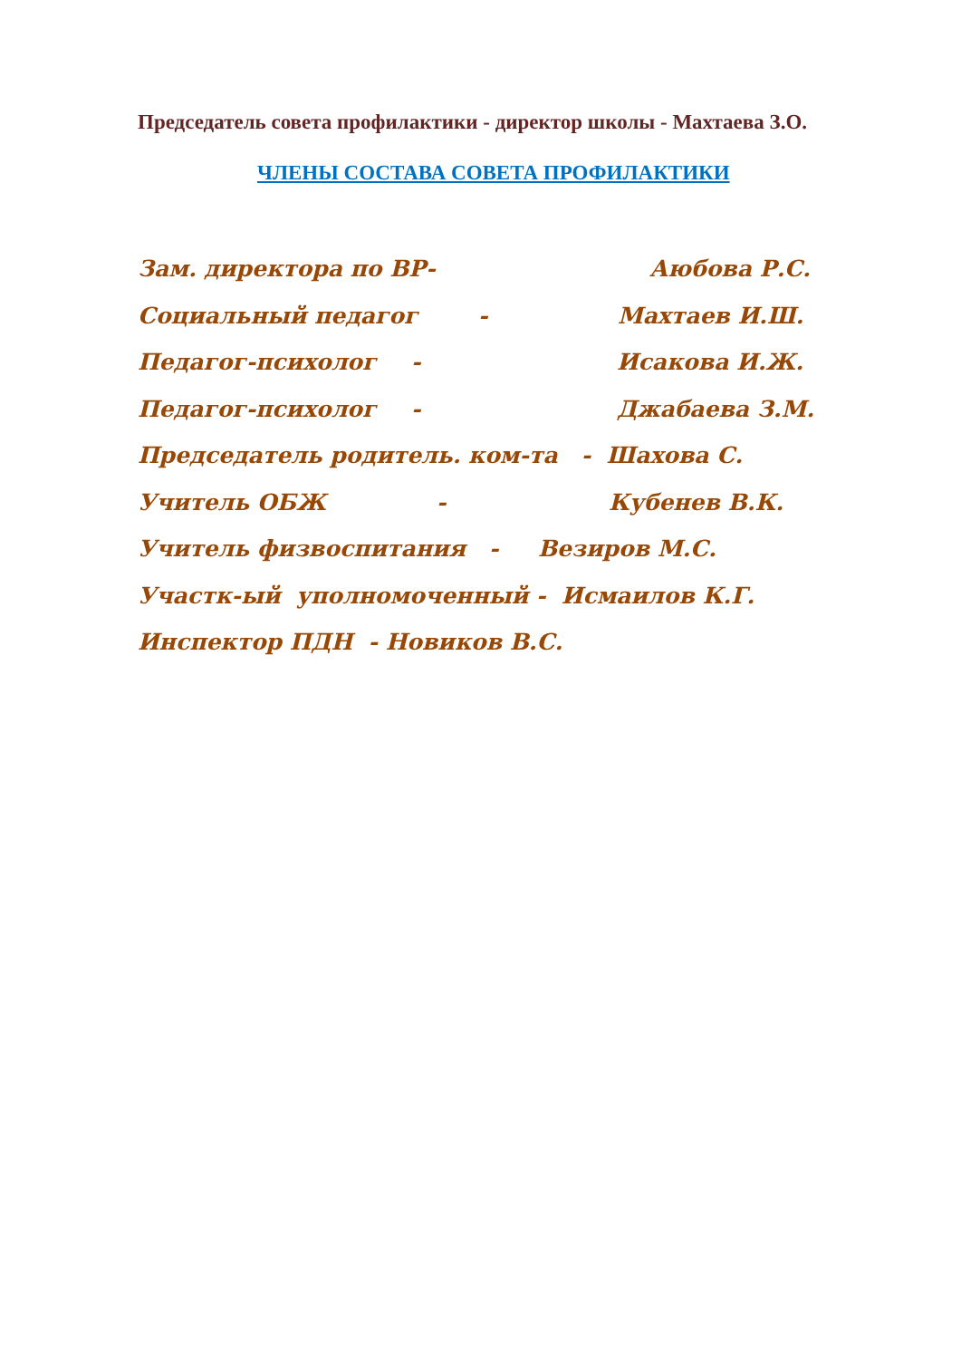Председатель совета профилактики - директор школы - Махтаева З.О.
ЧЛЕНЫ СОСТАВА СОВЕТА ПРОФИЛАКТИКИ
Зам. директора по ВР- Аюбова Р.С.
Социальный педагог - Махтаев И.Ш.
Педагог-психолог - Исакова И.Ж.
Педагог-психолог - Джабаева З.М.
Председатель родитель. ком-та - Шахова С.
Учитель ОБЖ - Кубенев В.К.
Учитель физвоспитания - Везиров М.С.
Участк-ый уполномоченный - Исмаилов К.Г.
Инспектор ПДН - Новиков В.С.